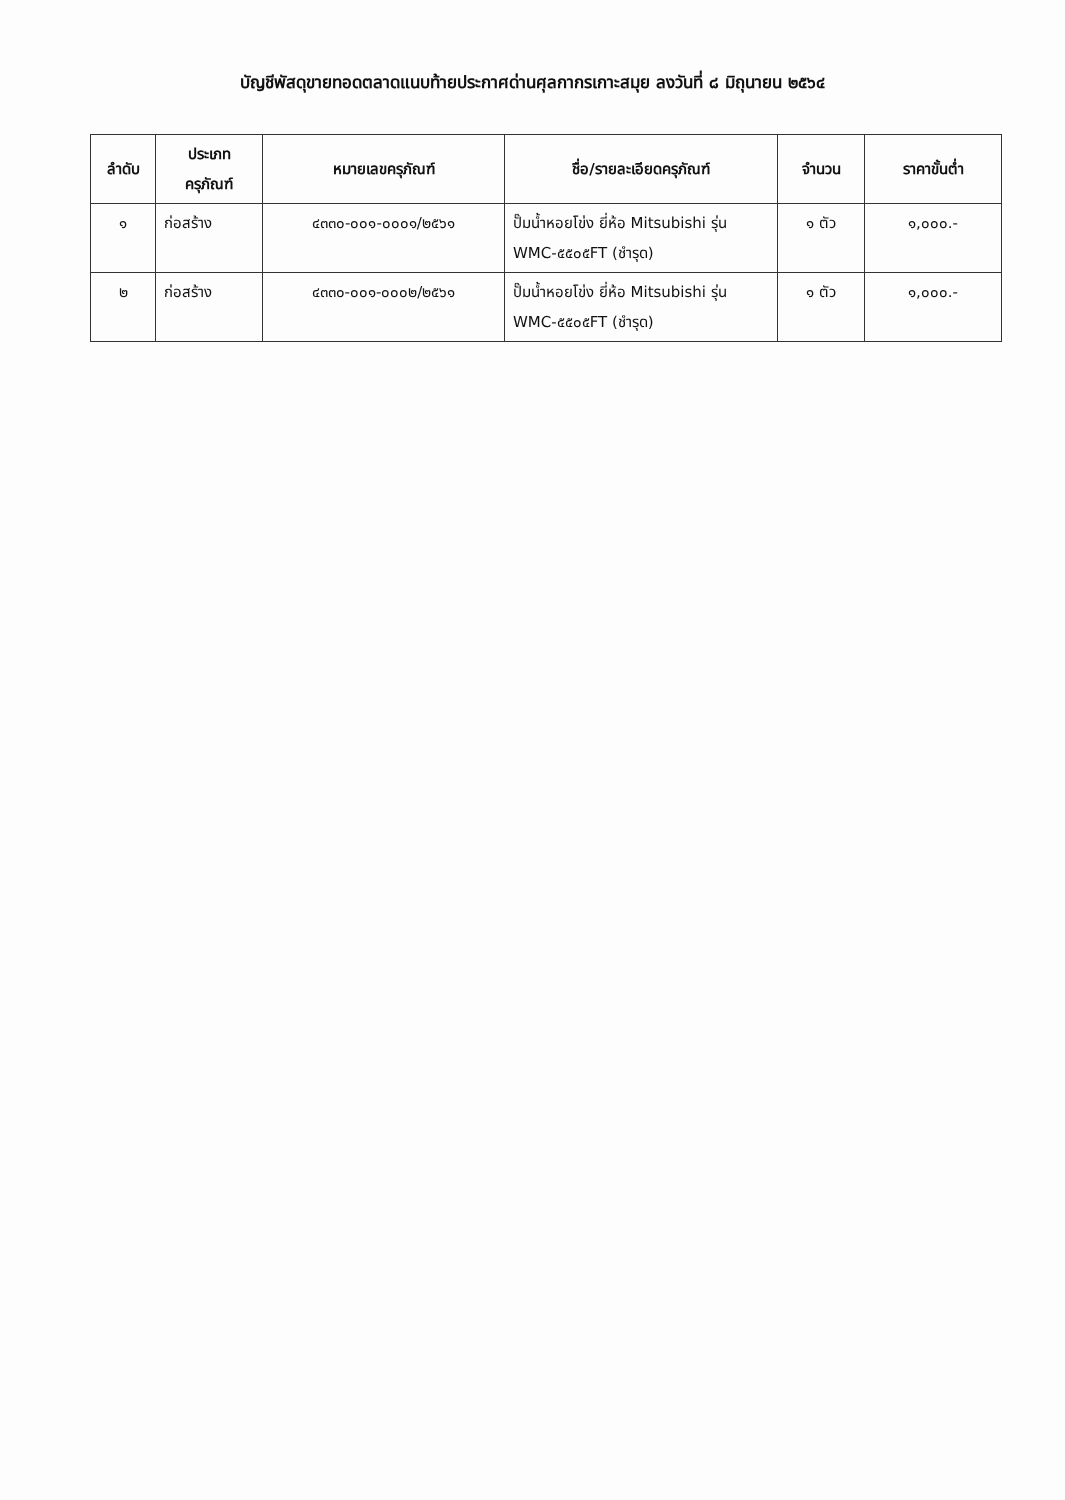บัญชีพัสดุขายทอดตลาดแนบท้ายประกาศด่านศุลกากรเกาะสมุย ลงวันที่ ๘ มิถุนายน ๒๕๖๔
| ลำดับ | ประเภท ครุภัณฑ์ | หมายเลขครุภัณฑ์ | ชื่อ/รายละเอียดครุภัณฑ์ | จำนวน | ราคาขั้นต่ำ |
| --- | --- | --- | --- | --- | --- |
| ๑ | ก่อสร้าง | ๔๓๓๐-๐๐๑-๐๐๐๑/๒๕๖๑ | ปั๊มน้ำหอยโข่ง ยี่ห้อ Mitsubishi รุ่น WMC-๕๕๐๕FT (ชำรุด) | ๑ ตัว | ๑,๐๐๐.- |
| ๒ | ก่อสร้าง | ๔๓๓๐-๐๐๑-๐๐๐๒/๒๕๖๑ | ปั๊มน้ำหอยโข่ง ยี่ห้อ Mitsubishi รุ่น WMC-๕๕๐๕FT (ชำรุด) | ๑ ตัว | ๑,๐๐๐.- |